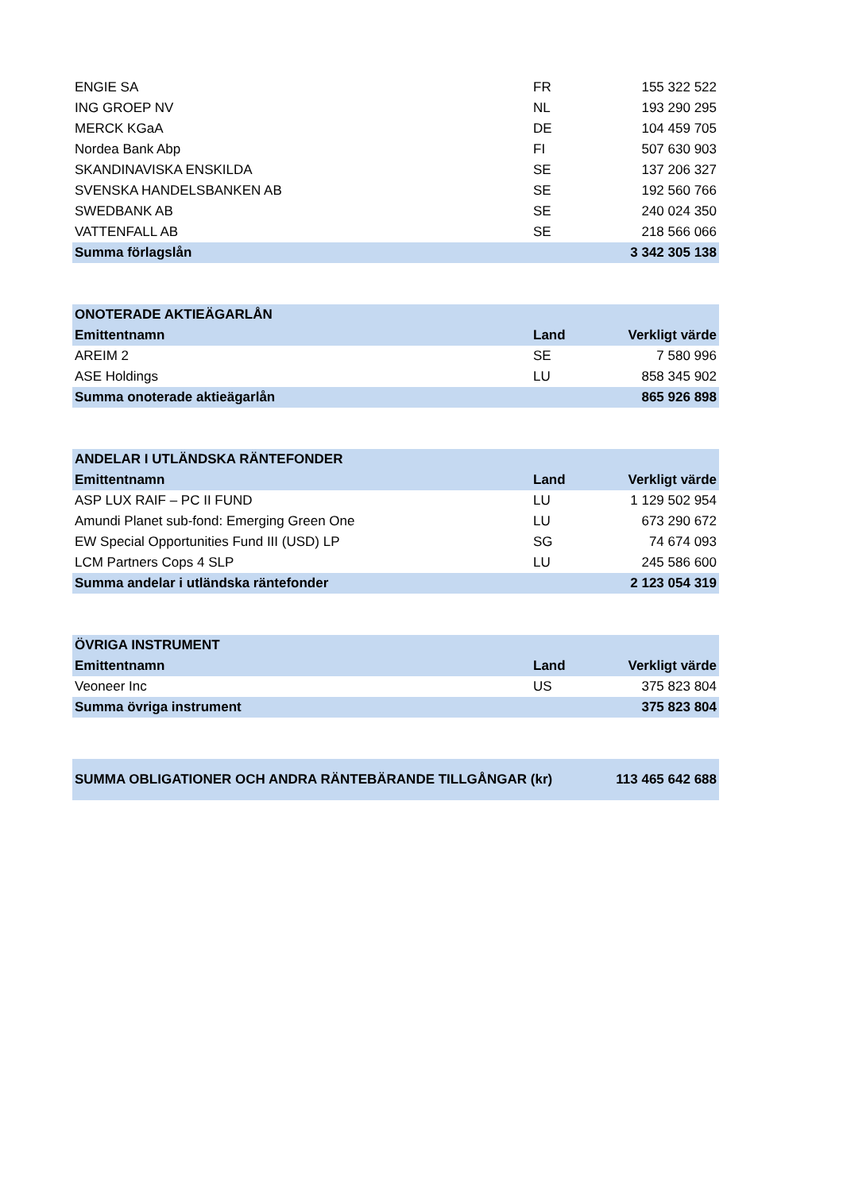| ENGIE SA | FR | 155 322 522 |
| ING GROEP NV | NL | 193 290 295 |
| MERCK KGaA | DE | 104 459 705 |
| Nordea Bank Abp | FI | 507 630 903 |
| SKANDINAVISKA ENSKILDA | SE | 137 206 327 |
| SVENSKA HANDELSBANKEN AB | SE | 192 560 766 |
| SWEDBANK AB | SE | 240 024 350 |
| VATTENFALL AB | SE | 218 566 066 |
| Summa förlagslån | | 3 342 305 138 |
| ONOTERADE AKTIEÄGARLÅN | | |
| --- | --- | --- |
| Emittentnamn | Land | Verkligt värde |
| AREIM 2 | SE | 7 580 996 |
| ASE Holdings | LU | 858 345 902 |
| Summa onoterade aktieägarlån | | 865 926 898 |
| ANDELAR I UTLÄNDSKA RÄNTEFONDER | | |
| --- | --- | --- |
| Emittentnamn | Land | Verkligt värde |
| ASP LUX RAIF – PC II FUND | LU | 1 129 502 954 |
| Amundi Planet sub-fond: Emerging Green One | LU | 673 290 672 |
| EW Special Opportunities Fund III (USD) LP | SG | 74 674 093 |
| LCM Partners Cops 4 SLP | LU | 245 586 600 |
| Summa andelar i utländska räntefonder | | 2 123 054 319 |
| ÖVRIGA INSTRUMENT | | |
| --- | --- | --- |
| Emittentnamn | Land | Verkligt värde |
| Veoneer Inc | US | 375 823 804 |
| Summa övriga instrument | | 375 823 804 |
| SUMMA OBLIGATIONER OCH ANDRA RÄNTEBÄRANDE TILLGÅNGAR (kr) | 113 465 642 688 |